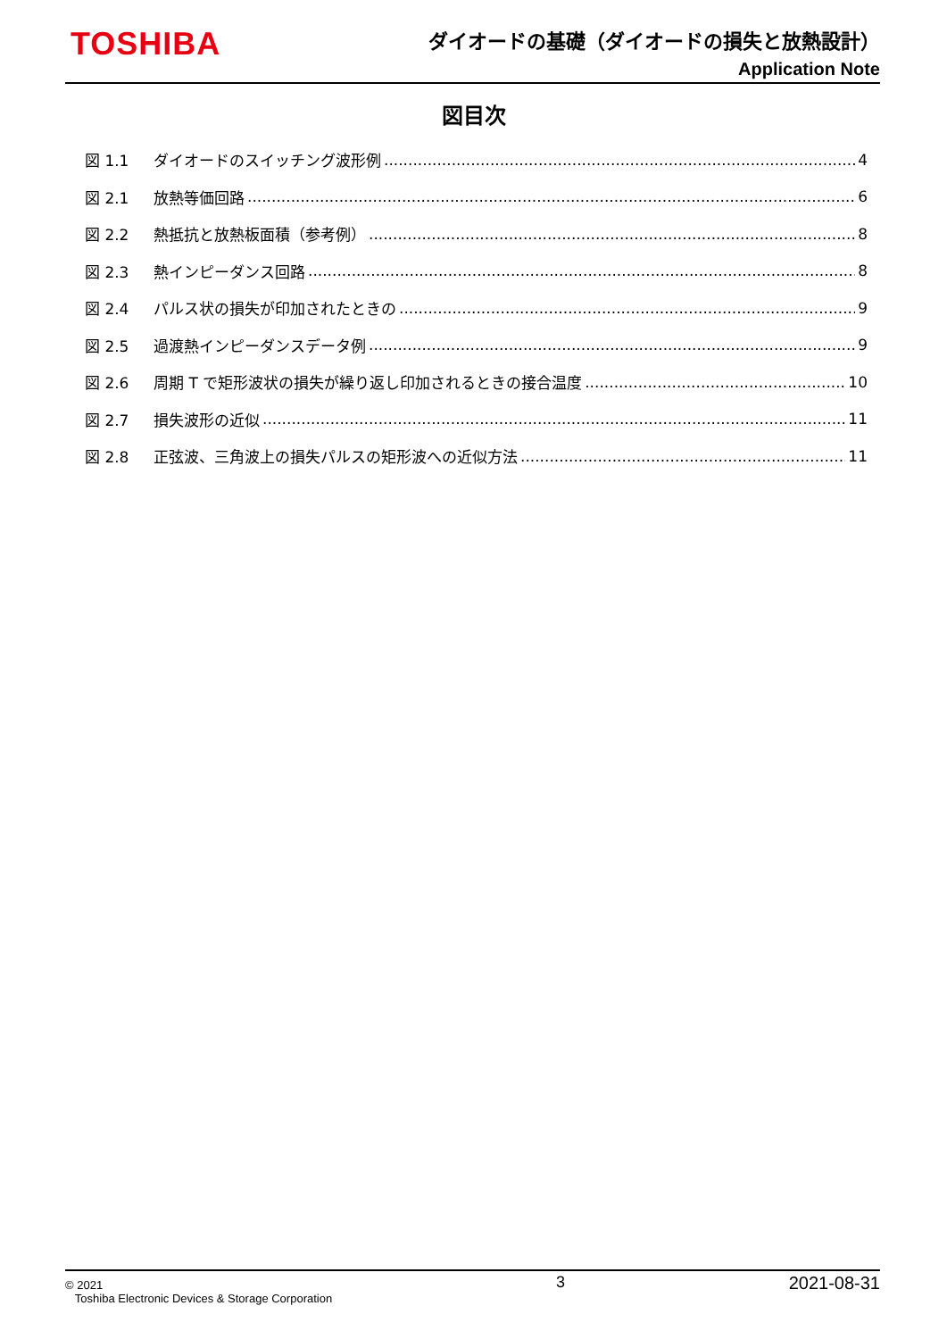TOSHIBA
ダイオードの基礎（ダイオードの損失と放熱設計）
Application Note
図目次
図 1.1 ダイオードのスイッチング波形例 4
図 2.1 放熱等価回路 6
図 2.2 熱抵抗と放熱板面積（参考例） 8
図 2.3 熱インピーダンス回路 8
図 2.4 パルス状の損失が印加されたときの 9
図 2.5 過渡熱インピーダンスデータ例 9
図 2.6 周期 T で矩形波状の損失が繰り返し印加されるときの接合温度 10
図 2.7 損失波形の近似 11
図 2.8 正弦波、三角波上の損失パルスの矩形波への近似方法 11
© 2021
Toshiba Electronic Devices & Storage Corporation
3 2021-08-31